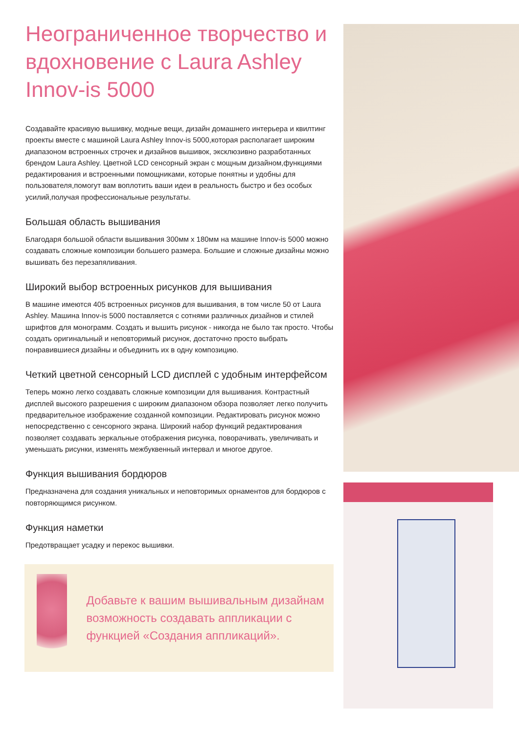Неограниченное творчество и вдохновение с Laura Ashley Innov-is 5000
Создавайте красивую вышивку, модные вещи, дизайн домашнего интерьера и квилтинг проекты вместе с машиной Laura Ashley Innov-is 5000,которая располагает широким диапазоном встроенных строчек и дизайнов вышивок, эксклюзивно разработанных брендом Laura Ashley. Цветной LCD сенсорный экран с мощным дизайном,функциями редактирования и встроенными помощниками, которые понятны и удобны для пользователя,помогут вам воплотить ваши идеи в реальность быстро и без особых усилий,получая профессиональные результаты.
Большая область вышивания
Благодаря большой области вышивания 300мм x 180мм на машине Innov-is 5000 можно создавать сложные композиции большего размера. Большие и сложные дизайны можно вышивать без перезапяливания.
Широкий выбор встроенных рисунков для вышивания
В машине имеются 405 встроенных рисунков для вышивания, в том числе 50 от Laura Ashley. Машина Innov-is 5000 поставляется с сотнями различных дизайнов и стилей шрифтов для монограмм. Создать и вышить рисунок - никогда не было так просто. Чтобы создать оригинальный и неповторимый рисунок, достаточно просто выбрать понравившиеся дизайны и объединить их в одну композицию.
Четкий цветной сенсорный LCD дисплей с удобным интерфейсом
Теперь можно легко создавать сложные композиции для вышивания. Контрастный дисплей высокого разрешения с широким диапазоном обзора позволяет легко получить предварительное изображение созданной композиции. Редактировать рисунок можно непосредственно с сенсорного экрана. Широкий набор функций редактирования позволяет создавать зеркальные отображения рисунка, поворачивать, увеличивать и уменьшать рисунки, изменять межбуквенный интервал и многое другое.
Функция вышивания бордюров
Предназначена для создания уникальных и неповторимых орнаментов для бордюров с повторяющимся рисунком.
Функция наметки
Предотвращает усадку и перекос вышивки.
Добавьте к вашим вышивальным дизайнам возможность создавать аппликации с функцией «Создания аппликаций».